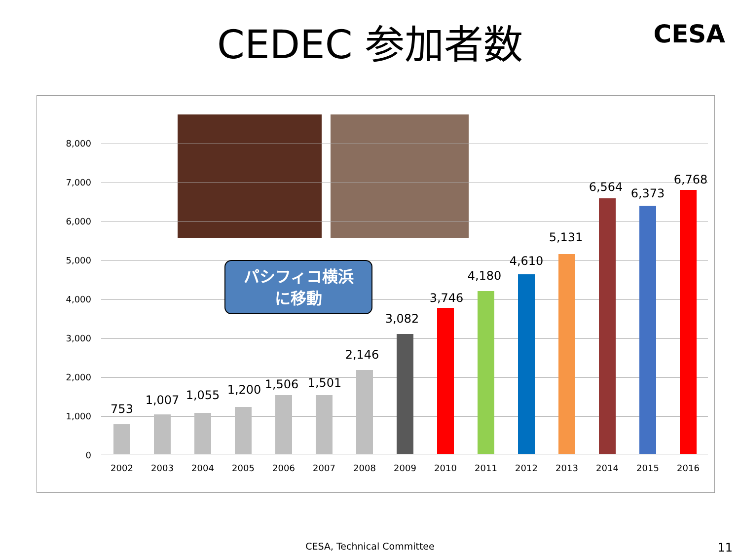CEDEC 参加者数 CESA
8,000
7,000
6,000
5,000
4,000
3,000
2,000
1,000
0
パシフィコ横浜
に移動
753
1,007 1,055 1,200 1,506 1,501
2,146
3,082
3,746
4,180
4,610
5,131
6,564 6,373
6,768
2002 2003 2004 2005 2006 2007 2008 2009 2010 2011 2012 2013 2014 2015 2016
CESA, Technical Committee 11